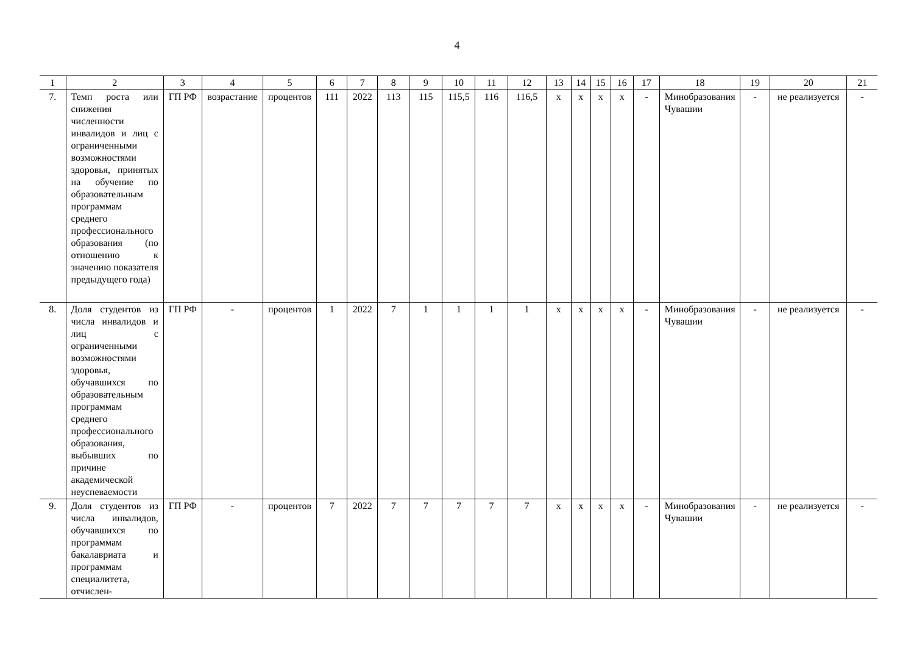4
| 1 | 2 | 3 | 4 | 5 | 6 | 7 | 8 | 9 | 10 | 11 | 12 | 13 | 14 | 15 | 16 | 17 | 18 | 19 | 20 | 21 |
| --- | --- | --- | --- | --- | --- | --- | --- | --- | --- | --- | --- | --- | --- | --- | --- | --- | --- | --- | --- | --- |
| 7. | Темп роста или снижения численности инвалидов и лиц с ограниченными возможностями здоровья, принятых на обучение по образовательным программам среднего профессионального образования (по отношению к значению показателя предыдущего года) | ГП РФ | возрастание | процентов | 111 | 2022 | 113 | 115 | 115,5 | 116 | 116,5 | х | х | х | х | - | Минобразования Чувашии | - | не реализуется | - |
| 8. | Доля студентов из числа инвалидов и лиц с ограниченными возможностями здоровья, обучавшихся по образовательным программам среднего профессионального образования, выбывших по причине академической неуспеваемости | ГП РФ | - | процентов | 1 | 2022 | 7 | 1 | 1 | 1 | 1 | х | х | х | х | - | Минобразования Чувашии | - | не реализуется | - |
| 9. | Доля студентов из числа инвалидов, обучавшихся по программам бакалавриата и программам специалитета, отчислен- | ГП РФ | - | процентов | 7 | 2022 | 7 | 7 | 7 | 7 | 7 | х | х | х | х | - | Минобразования Чувашии | - | не реализуется | - |